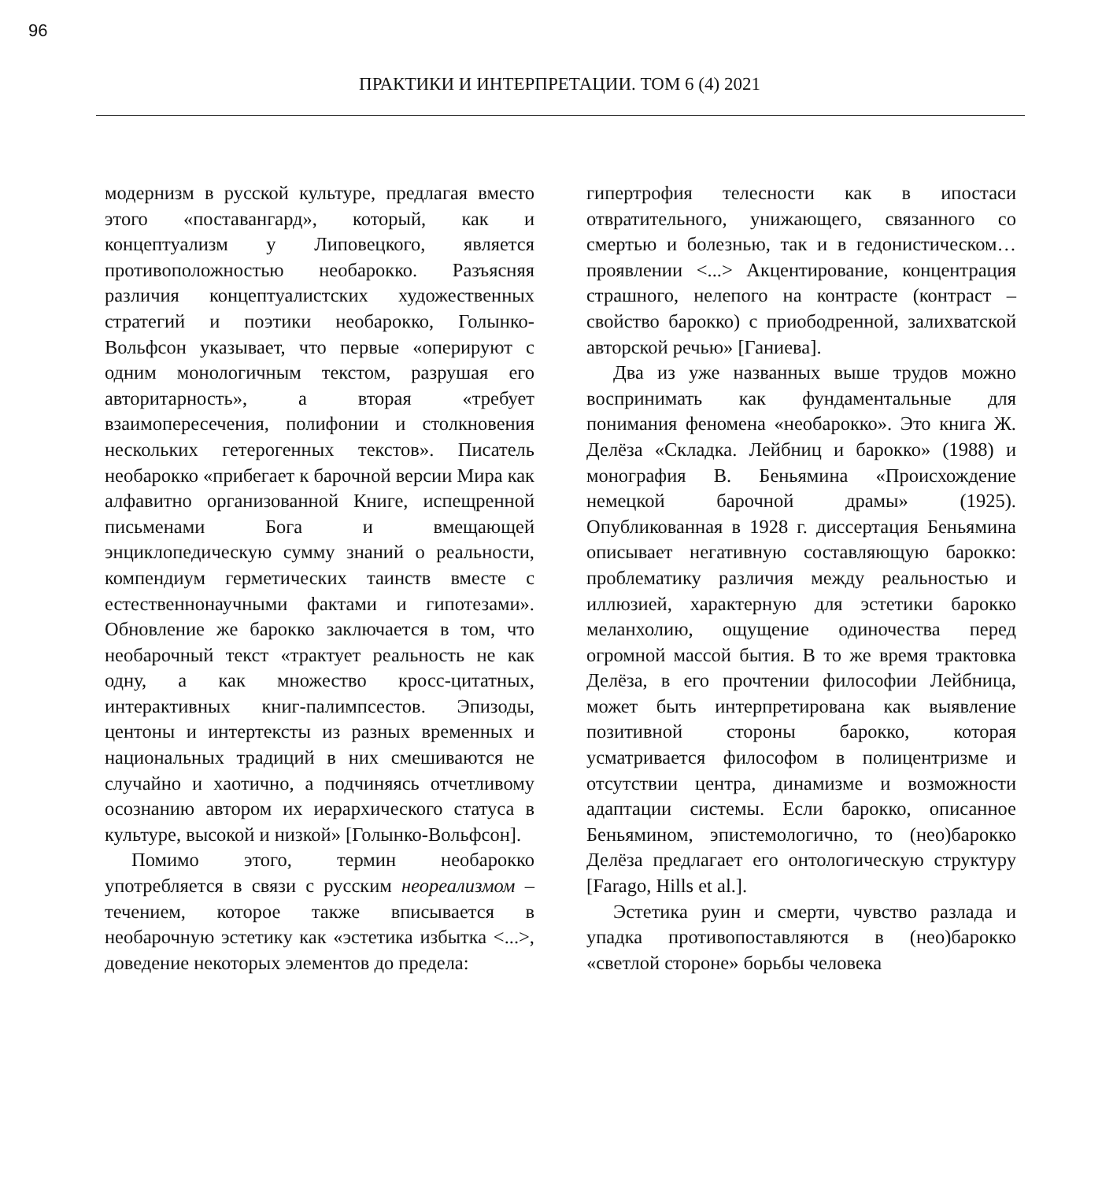96
ПРАКТИКИ И ИНТЕРПРЕТАЦИИ. ТОМ 6 (4) 2021
модернизм в русской культуре, предлагая вместо этого «поставангард», который, как и концептуализм у Липовецкого, является противоположностью необарокко. Разъясняя различия концептуалистских художественных стратегий и поэтики необарокко, Голынко-Вольфсон указывает, что первые «оперируют с одним монологичным текстом, разрушая его авторитарность», а вторая «требует взаимопересечения, полифонии и столкновения нескольких гетерогенных текстов». Писатель необарокко «прибегает к барочной версии Мира как алфавитно организованной Книге, испещренной письменами Бога и вмещающей энциклопедическую сумму знаний о реальности, компендиум герметических таинств вместе с естественнонаучными фактами и гипотезами». Обновление же барокко заключается в том, что необарочный текст «трактует реальность не как одну, а как множество кросс-цитатных, интерактивных книг-палимпсестов. Эпизоды, центоны и интертексты из разных временных и национальных традиций в них смешиваются не случайно и хаотично, а подчиняясь отчетливому осознанию автором их иерархического статуса в культуре, высокой и низкой» [Голынко-Вольфсон].
Помимо этого, термин необарокко употребляется в связи с русским неореализмом – течением, которое также вписывается в необарочную эстетику как «эстетика избытка <...>, доведение некоторых элементов до предела:
гипертрофия телесности как в ипостаси отвратительного, унижающего, связанного со смертью и болезнью, так и в гедонистическом… проявлении <...> Акцентирование, концентрация страшного, нелепого на контрасте (контраст – свойство барокко) с приободренной, залихватской авторской речью» [Ганиева].
Два из уже названных выше трудов можно воспринимать как фундаментальные для понимания феномена «необарокко». Это книга Ж. Делёза «Складка. Лейбниц и барокко» (1988) и монография В. Беньямина «Происхождение немецкой барочной драмы» (1925). Опубликованная в 1928 г. диссертация Беньямина описывает негативную составляющую барокко: проблематику различия между реальностью и иллюзией, характерную для эстетики барокко меланхолию, ощущение одиночества перед огромной массой бытия. В то же время трактовка Делёза, в его прочтении философии Лейбница, может быть интерпретирована как выявление позитивной стороны барокко, которая усматривается философом в полицентризме и отсутствии центра, динамизме и возможности адаптации системы. Если барокко, описанное Беньямином, эпистемологично, то (нео)барокко Делёза предлагает его онтологическую структуру [Farago, Hills et al.].
Эстетика руин и смерти, чувство разлада и упадка противопоставляются в (нео)барокко «светлой стороне» борьбы человека